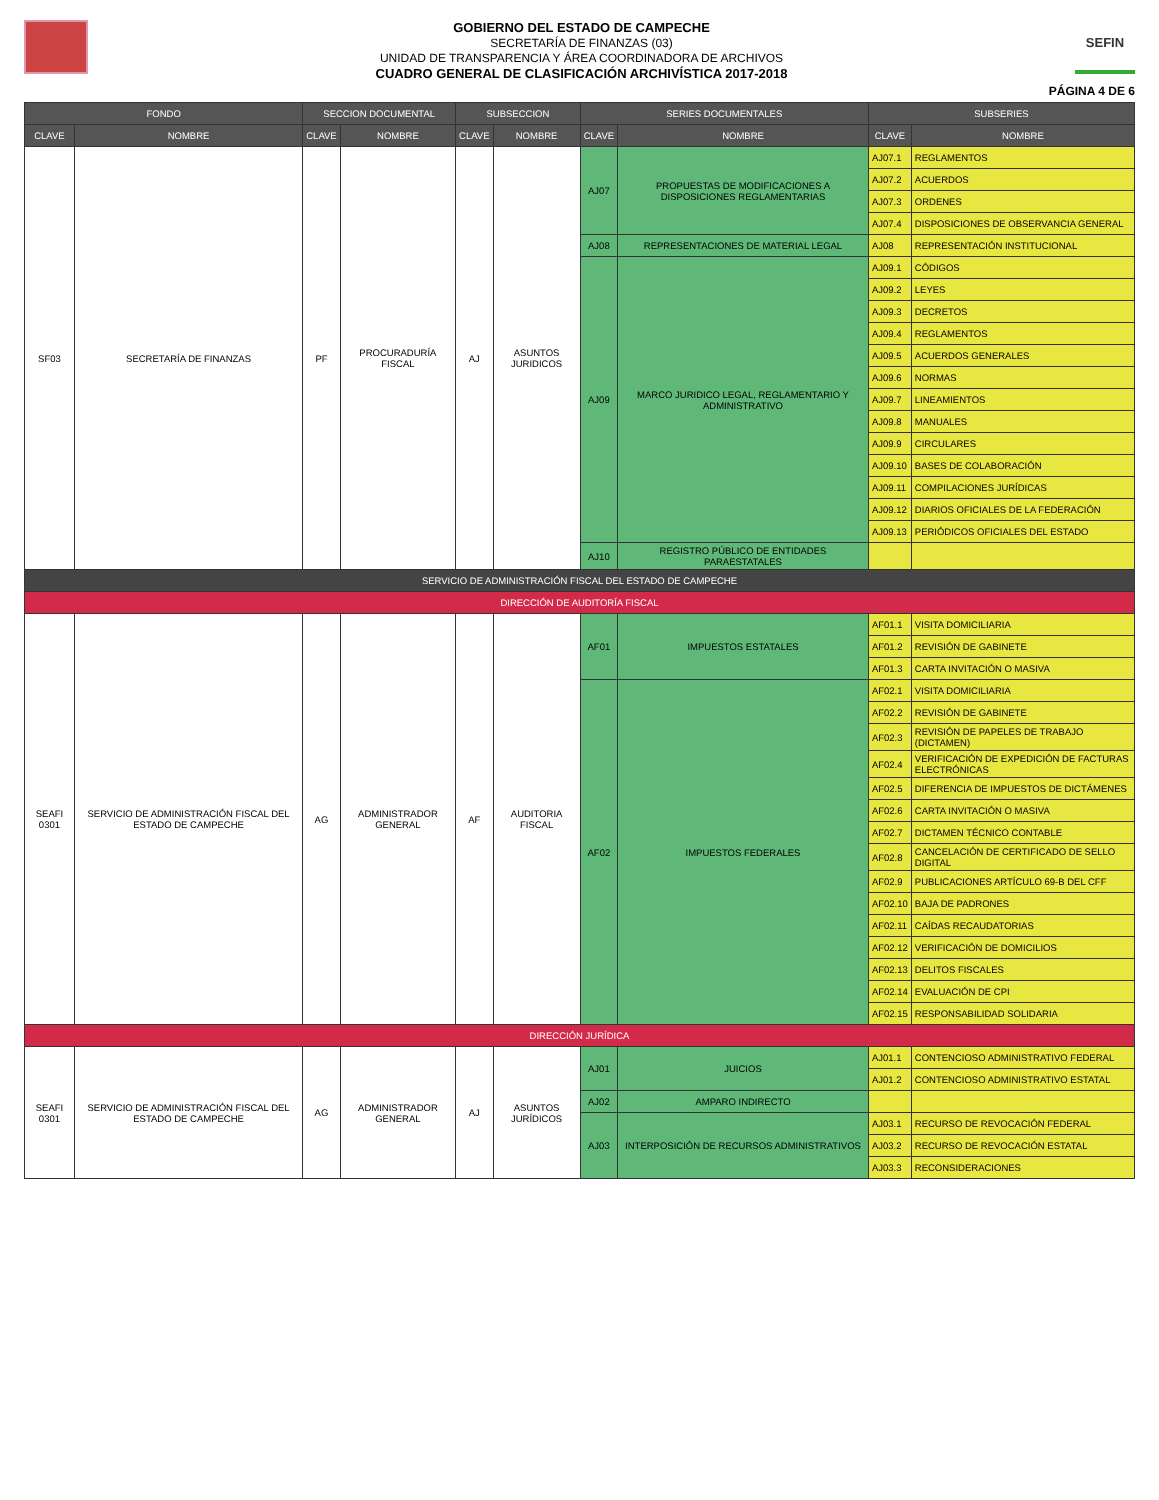GOBIERNO DEL ESTADO DE CAMPECHE
SECRETARÍA DE FINANZAS (03)
UNIDAD DE TRANSPARENCIA Y ÁREA COORDINADORA DE ARCHIVOS
CUADRO GENERAL DE CLASIFICACIÓN ARCHIVÍSTICA 2017-2018
SEFIN
PÁGINA 4 DE 6
| FONDO | | SECCION DOCUMENTAL | | SUBSECCION | | SERIES DOCUMENTALES | | SUBSERIES | |
| --- | --- | --- | --- | --- | --- | --- | --- | --- | --- |
| CLAVE | NOMBRE | CLAVE | NOMBRE | CLAVE | NOMBRE | CLAVE | NOMBRE | CLAVE | NOMBRE |
| SF03 | SECRETARÍA DE FINANZAS | PF | PROCURADURÍA FISCAL | AJ | ASUNTOS JURIDICOS | AJ07 | PROPUESTAS DE MODIFICACIONES A DISPOSICIONES REGLAMENTARIAS | AJ07.1 | REGLAMENTOS |
| | | | | | | | | AJ07.2 | ACUERDOS |
| | | | | | | | | AJ07.3 | ORDENES |
| | | | | | | | | AJ07.4 | DISPOSICIONES DE OBSERVANCIA GENERAL |
| | | | | | | AJ08 | REPRESENTACIONES DE MATERIAL LEGAL | AJ08 | REPRESENTACIÓN INSTITUCIONAL |
| | | | | | | AJ09 | MARCO JURIDICO LEGAL, REGLAMENTARIO Y ADMINISTRATIVO | AJ09.1 | CÓDIGOS |
| | | | | | | | | AJ09.2 | LEYES |
| | | | | | | | | AJ09.3 | DECRETOS |
| | | | | | | | | AJ09.4 | REGLAMENTOS |
| | | | | | | | | AJ09.5 | ACUERDOS GENERALES |
| | | | | | | | | AJ09.6 | NORMAS |
| | | | | | | | | AJ09.7 | LINEAMIENTOS |
| | | | | | | | | AJ09.8 | MANUALES |
| | | | | | | | | AJ09.9 | CIRCULARES |
| | | | | | | | | AJ09.10 | BASES DE COLABORACIÓN |
| | | | | | | | | AJ09.11 | COMPILACIONES JURÍDICAS |
| | | | | | | | | AJ09.12 | DIARIOS OFICIALES DE LA FEDERACIÓN |
| | | | | | | | | AJ09.13 | PERIÓDICOS OFICIALES DEL ESTADO |
| | | | | | | AJ10 | REGISTRO PÚBLICO DE ENTIDADES PARAESTATALES | | |
| SERVICIO DE ADMINISTRACIÓN FISCAL DEL ESTADO DE CAMPECHE | | | | | | | | | |
| DIRECCIÓN DE AUDITORÍA FISCAL | | | | | | | | | |
| SEAFI 0301 | SERVICIO DE ADMINISTRACIÓN FISCAL DEL ESTADO DE CAMPECHE | AG | ADMINISTRADOR GENERAL | AF | AUDITORIA FISCAL | AF01 | IMPUESTOS ESTATALES | AF01.1 | VISITA DOMICILIARIA |
| | | | | | | | | AF01.2 | REVISIÓN DE GABINETE |
| | | | | | | | | AF01.3 | CARTA INVITACIÓN O MASIVA |
| | | | | | | AF02 | IMPUESTOS FEDERALES | AF02.1 | VISITA DOMICILIARIA |
| | | | | | | | | AF02.2 | REVISIÓN DE GABINETE |
| | | | | | | | | AF02.3 | REVISIÓN DE PAPELES DE TRABAJO (DICTAMEN) |
| | | | | | | | | AF02.4 | VERIFICACIÓN DE EXPEDICIÓN DE FACTURAS ELECTRÓNICAS |
| | | | | | | | | AF02.5 | DIFERENCIA DE IMPUESTOS DE DICTÁMENES |
| | | | | | | | | AF02.6 | CARTA INVITACIÓN O MASIVA |
| | | | | | | | | AF02.7 | DICTAMEN TÉCNICO CONTABLE |
| | | | | | | | | AF02.8 | CANCELACIÓN DE CERTIFICADO DE SELLO DIGITAL |
| | | | | | | | | AF02.9 | PUBLICACIONES ARTÍCULO 69-B DEL CFF |
| | | | | | | | | AF02.10 | BAJA DE PADRONES |
| | | | | | | | | AF02.11 | CAÍDAS RECAUDATORIAS |
| | | | | | | | | AF02.12 | VERIFICACIÓN DE DOMICILIOS |
| | | | | | | | | AF02.13 | DELITOS FISCALES |
| | | | | | | | | AF02.14 | EVALUACIÓN DE CPI |
| | | | | | | | | AF02.15 | RESPONSABILIDAD SOLIDARIA |
| DIRECCIÓN JURÍDICA | | | | | | | | | |
| SEAFI 0301 | SERVICIO DE ADMINISTRACIÓN FISCAL DEL ESTADO DE CAMPECHE | AG | ADMINISTRADOR GENERAL | AJ | ASUNTOS JURÍDICOS | AJ01 | JUICIOS | AJ01.1 | CONTENCIOSO ADMINISTRATIVO FEDERAL |
| | | | | | | | | AJ01.2 | CONTENCIOSO ADMINISTRATIVO ESTATAL |
| | | | | | | AJ02 | AMPARO INDIRECTO | | |
| | | | | | | AJ03 | INTERPOSICIÓN DE RECURSOS ADMINISTRATIVOS | AJ03.1 | RECURSO DE REVOCACIÓN FEDERAL |
| | | | | | | | | AJ03.2 | RECURSO DE REVOCACIÓN ESTATAL |
| | | | | | | | | AJ03.3 | RECONSIDERACIONES |